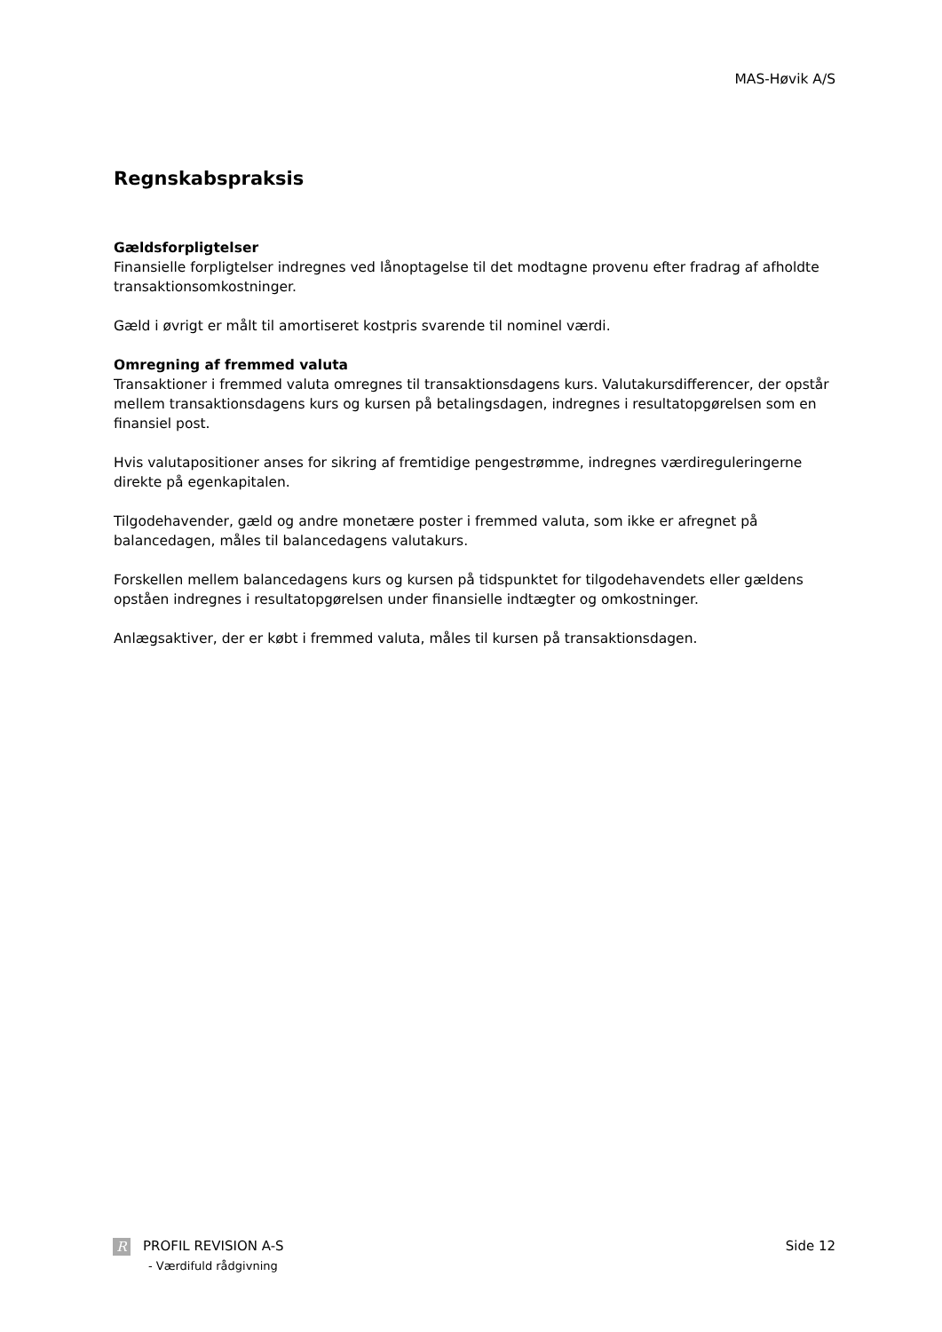MAS-Høvik A/S
Regnskabspraksis
Gældsforpligtelser
Finansielle forpligtelser indregnes ved lånoptagelse til det modtagne provenu efter fradrag af afholdte transaktionsomkostninger.
Gæld i øvrigt er målt til amortiseret kostpris svarende til nominel værdi.
Omregning af fremmed valuta
Transaktioner i fremmed valuta omregnes til transaktionsdagens kurs. Valutakursdifferencer, der opstår mellem transaktionsdagens kurs og kursen på betalingsdagen, indregnes i resultatopgørelsen som en finansiel post.
Hvis valutapositioner anses for sikring af fremtidige pengestrømme, indregnes værdireguleringerne direkte på egenkapitalen.
Tilgodehavender, gæld og andre monetære poster i fremmed valuta, som ikke er afregnet på balancedagen, måles til balancedagens valutakurs.
Forskellen mellem balancedagens kurs og kursen på tidspunktet for tilgodehavendets eller gældens opståen indregnes i resultatopgørelsen under finansielle indtægter og omkostninger.
Anlægsaktiver, der er købt i fremmed valuta, måles til kursen på transaktionsdagen.
R PROFIL REVISION A-S
- Værdifuld rådgivning
Side 12